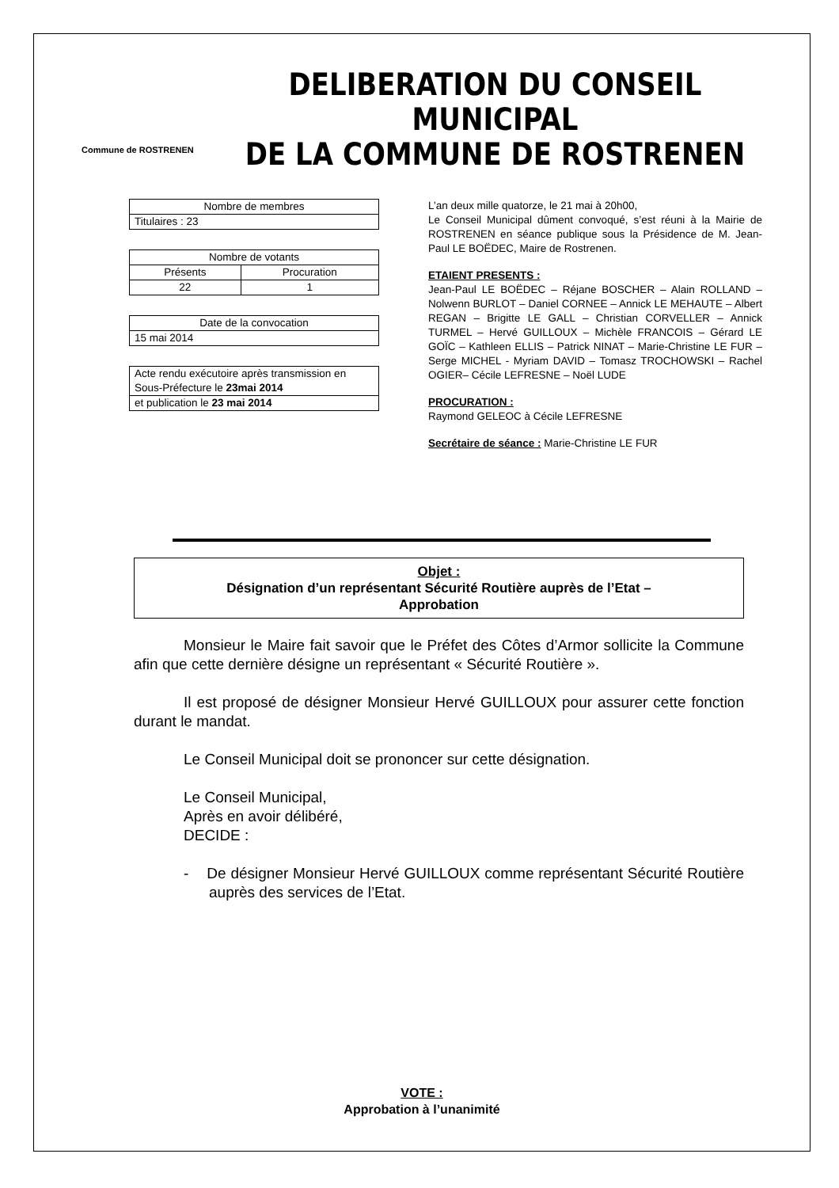Commune de ROSTRENEN
DELIBERATION DU CONSEIL MUNICIPAL
DE LA COMMUNE DE ROSTRENEN
| Nombre de membres |
| Titulaires : 23 |
| Nombre de votants | |
| Présents | Procuration |
| 22 | 1 |
| Date de la convocation |
| 15 mai 2014 |
| Acte rendu exécutoire après transmission en Sous-Préfecture le 23mai 2014 |
| et publication le 23 mai 2014 |
L’an deux mille quatorze, le 21 mai à 20h00,
Le Conseil Municipal dûment convoqué, s’est réuni à la Mairie de ROSTRENEN en séance publique sous la Présidence de M. Jean-Paul LE BOËDEC, Maire de Rostrenen.
ETAIENT PRESENTS :
Jean-Paul LE BOËDEC – Réjane BOSCHER – Alain ROLLAND – Nolwenn BURLOT – Daniel CORNEE – Annick LE MEHAUTE – Albert REGAN – Brigitte LE GALL – Christian CORVELLER – Annick TURMEL – Hervé GUILLOUX – Michèle FRANCOIS – Gérard LE GOÏC – Kathleen ELLIS – Patrick NINAT – Marie-Christine LE FUR – Serge MICHEL - Myriam DAVID – Tomasz TROCHOWSKI – Rachel OGIER– Cécile LEFRESNE – Noël LUDE
PROCURATION :
Raymond GELEOC à Cécile LEFRESNE
Secrétaire de séance : Marie-Christine LE FUR
Objet :
Désignation d’un représentant Sécurité Routière auprès de l’Etat –
Approbation
Monsieur le Maire fait savoir que le Préfet des Côtes d’Armor sollicite la Commune afin que cette dernière désigne un représentant « Sécurité Routière ».
Il est proposé de désigner Monsieur Hervé GUILLOUX pour assurer cette fonction durant le mandat.
Le Conseil Municipal doit se prononcer sur cette désignation.
Le Conseil Municipal,
Après en avoir délibéré,
DECIDE :
- De désigner Monsieur Hervé GUILLOUX comme représentant Sécurité Routière auprès des services de l’Etat.
VOTE :
Approbation à l’unanimité